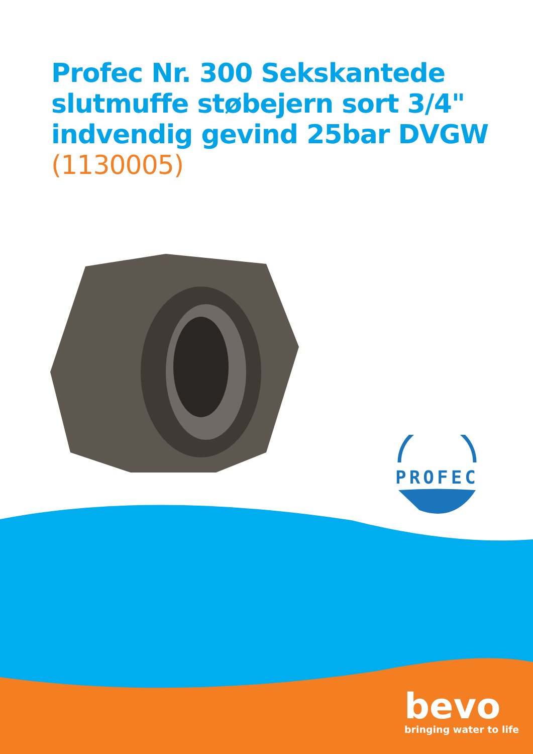Profec Nr. 300 Sekskantede slutmuffe støbejern sort 3/4" indvendig gevind 25bar DVGW (1130005)
PROFEC
bevo
bringing water to life